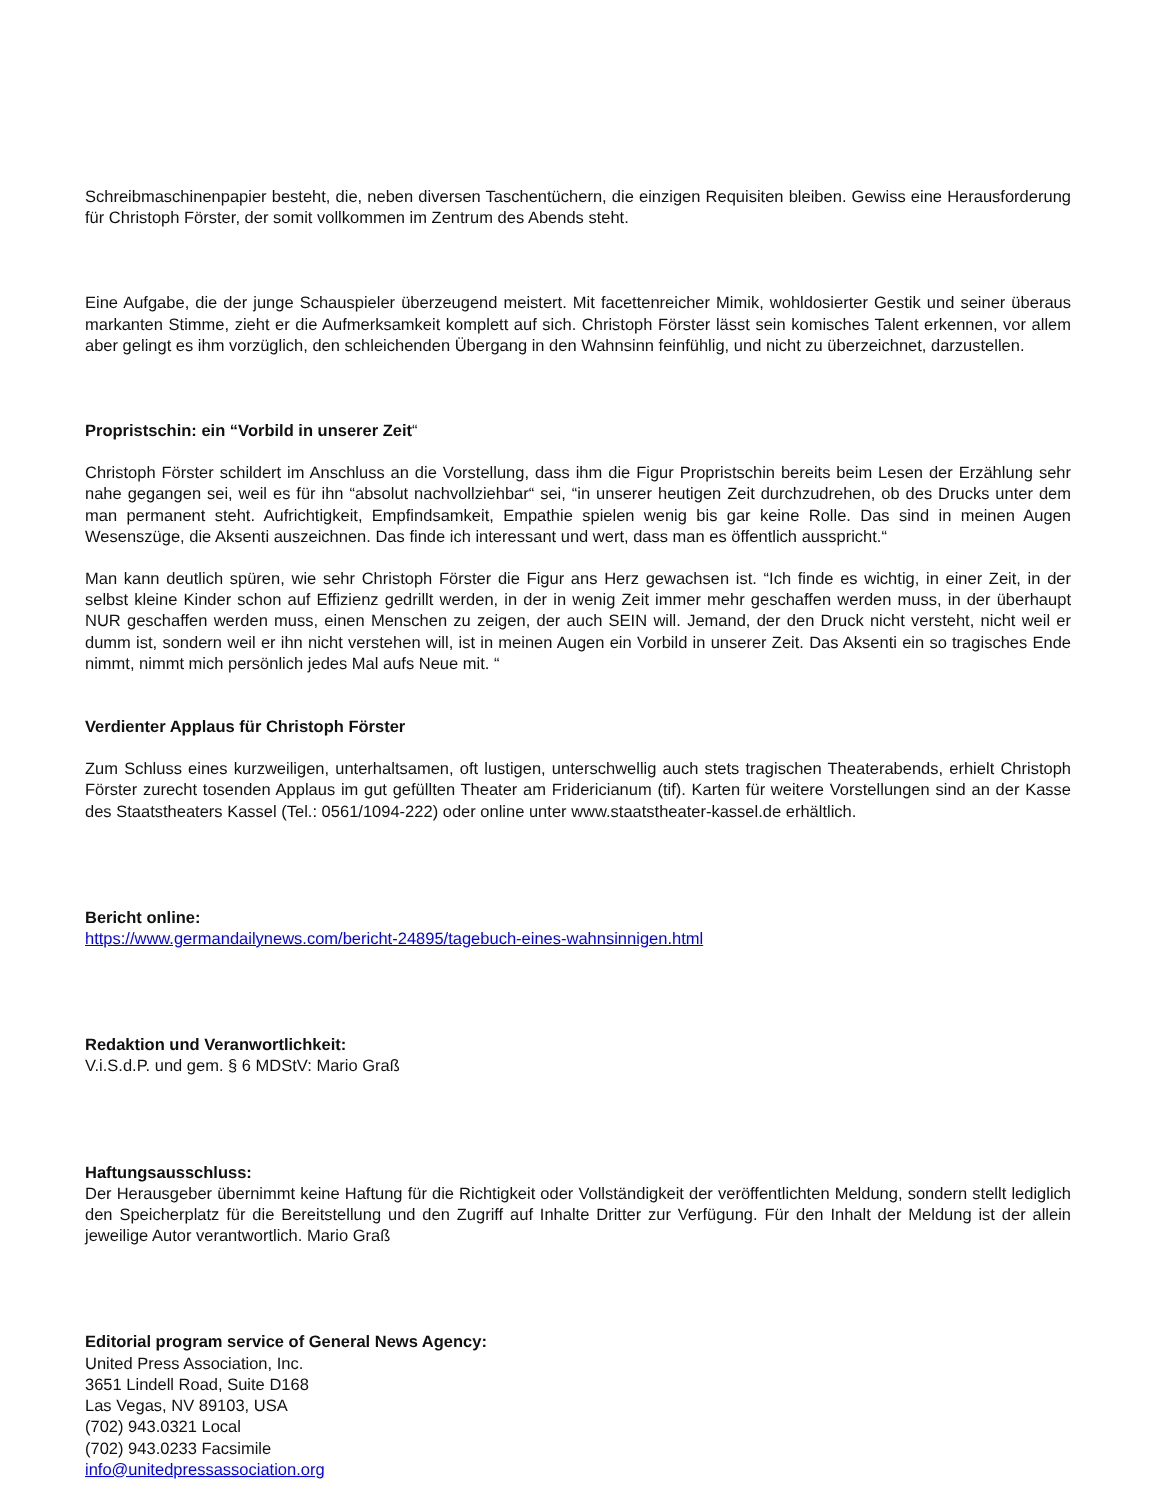Schreibmaschinenpapier besteht, die, neben diversen Taschentüchern, die einzigen Requisiten bleiben. Gewiss eine Herausforderung für Christoph Förster, der somit vollkommen im Zentrum des Abends steht.
Eine Aufgabe, die der junge Schauspieler überzeugend meistert. Mit facettenreicher Mimik, wohldosierter Gestik und seiner überaus markanten Stimme, zieht er die Aufmerksamkeit komplett auf sich. Christoph Förster lässt sein komisches Talent erkennen, vor allem aber gelingt es ihm vorzüglich, den schleichenden Übergang in den Wahnsinn feinfühlig, und nicht zu überzeichnet, darzustellen.
Propristschin: ein “Vorbild in unserer Zeit“
Christoph Förster schildert im Anschluss an die Vorstellung, dass ihm die Figur Propristschin bereits beim Lesen der Erzählung sehr nahe gegangen sei, weil es für ihn “absolut nachvollziehbar“ sei, “in unserer heutigen Zeit durchzudrehen, ob des Drucks unter dem man permanent steht. Aufrichtigkeit, Empfindsamkeit, Empathie spielen wenig bis gar keine Rolle. Das sind in meinen Augen Wesenszüge, die Aksenti auszeichnen. Das finde ich interessant und wert, dass man es öffentlich ausspricht.“
Man kann deutlich spüren, wie sehr Christoph Förster die Figur ans Herz gewachsen ist. “Ich finde es wichtig, in einer Zeit, in der selbst kleine Kinder schon auf Effizienz gedrillt werden, in der in wenig Zeit immer mehr geschaffen werden muss, in der überhaupt NUR geschaffen werden muss, einen Menschen zu zeigen, der auch SEIN will. Jemand, der den Druck nicht versteht, nicht weil er dumm ist, sondern weil er ihn nicht verstehen will, ist in meinen Augen ein Vorbild in unserer Zeit. Das Aksenti ein so tragisches Ende nimmt, nimmt mich persönlich jedes Mal aufs Neue mit. “
Verdienter Applaus für Christoph Förster
Zum Schluss eines kurzweiligen, unterhaltsamen, oft lustigen, unterschwellig auch stets tragischen Theaterabends, erhielt Christoph Förster zurecht tosenden Applaus im gut gefüllten Theater am Fridericianum (tif). Karten für weitere Vorstellungen sind an der Kasse des Staatstheaters Kassel (Tel.: 0561/1094-222) oder online unter www.staatstheater-kassel.de erhältlich.
Bericht online:
https://www.germandailynews.com/bericht-24895/tagebuch-eines-wahnsinnigen.html
Redaktion und Veranwortlichkeit:
V.i.S.d.P. und gem. § 6 MDStV: Mario Graß
Haftungsausschluss:
Der Herausgeber übernimmt keine Haftung für die Richtigkeit oder Vollständigkeit der veröffentlichten Meldung, sondern stellt lediglich den Speicherplatz für die Bereitstellung und den Zugriff auf Inhalte Dritter zur Verfügung. Für den Inhalt der Meldung ist der allein jeweilige Autor verantwortlich. Mario Graß
Editorial program service of General News Agency:
United Press Association, Inc.
3651 Lindell Road, Suite D168
Las Vegas, NV 89103, USA
(702) 943.0321 Local
(702) 943.0233 Facsimile
info@unitedpressassociation.org